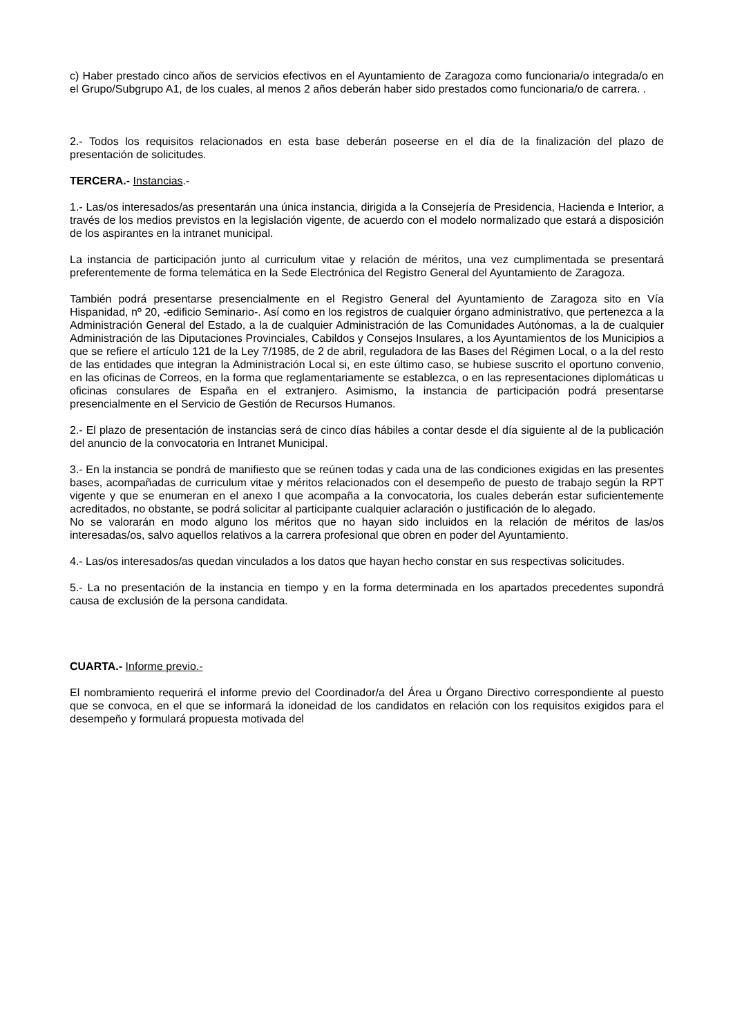c) Haber prestado cinco años de servicios efectivos en el Ayuntamiento de Zaragoza como funcionaria/o integrada/o en el Grupo/Subgrupo A1, de los cuales, al menos 2 años deberán haber sido prestados como funcionaria/o de carrera. .
2.- Todos los requisitos relacionados en esta base deberán poseerse en el día de la finalización del plazo de presentación de solicitudes.
TERCERA.- Instancias.-
1.- Las/os interesados/as presentarán una única instancia, dirigida a la Consejería de Presidencia, Hacienda e Interior, a través de los medios previstos en la legislación vigente, de acuerdo con el modelo normalizado que estará a disposición de los aspirantes en la intranet municipal.
La instancia de participación junto al curriculum vitae y relación de méritos, una vez cumplimentada se presentará preferentemente de forma telemática en la Sede Electrónica del Registro General del Ayuntamiento de Zaragoza.
También podrá presentarse presencialmente en el Registro General del Ayuntamiento de Zaragoza sito en Vía Hispanidad, nº 20, -edificio Seminario-. Así como en los registros de cualquier órgano administrativo, que pertenezca a la Administración General del Estado, a la de cualquier Administración de las Comunidades Autónomas, a la de cualquier Administración de las Diputaciones Provinciales, Cabildos y Consejos Insulares, a los Ayuntamientos de los Municipios a que se refiere el artículo 121 de la Ley 7/1985, de 2 de abril, reguladora de las Bases del Régimen Local, o a la del resto de las entidades que integran la Administración Local si, en este último caso, se hubiese suscrito el oportuno convenio, en las oficinas de Correos, en la forma que reglamentariamente se establezca, o en las representaciones diplomáticas u oficinas consulares de España en el extranjero. Asimismo, la instancia de participación podrá presentarse presencialmente en el Servicio de Gestión de Recursos Humanos.
2.- El plazo de presentación de instancias será de cinco días hábiles a contar desde el día siguiente al de la publicación del anuncio de la convocatoria en Intranet Municipal.
3.- En la instancia se pondrá de manifiesto que se reúnen todas y cada una de las condiciones exigidas en las presentes bases, acompañadas de curriculum vitae y méritos relacionados con el desempeño de puesto de trabajo según la RPT vigente y que se enumeran en el anexo I que acompaña a la convocatoria, los cuales deberán estar suficientemente acreditados, no obstante, se podrá solicitar al participante cualquier aclaración o justificación de lo alegado.
No se valorarán en modo alguno los méritos que no hayan sido incluidos en la relación de méritos de las/os interesadas/os, salvo aquellos relativos a la carrera profesional que obren en poder del Ayuntamiento.
4.- Las/os interesados/as quedan vinculados a los datos que hayan hecho constar en sus respectivas solicitudes.
5.- La no presentación de la instancia en tiempo y en la forma determinada en los apartados precedentes supondrá causa de exclusión de la persona candidata.
CUARTA.- Informe previo.-
El nombramiento requerirá el informe previo del Coordinador/a del Área u Órgano Directivo correspondiente al puesto que se convoca, en el que se informará la idoneidad de los candidatos en relación con los requisitos exigidos para el desempeño y formulará propuesta motivada del